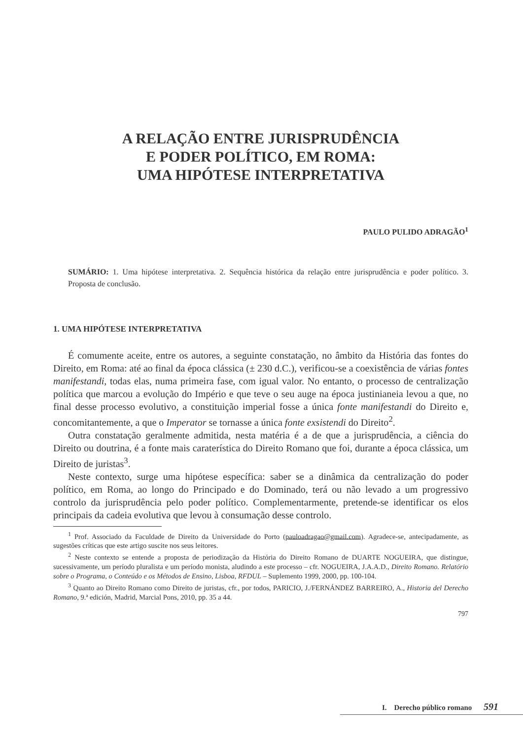A RELAÇÃO ENTRE JURISPRUDÊNCIA
E PODER POLÍTICO, EM ROMA:
UMA HIPÓTESE INTERPRETATIVA
PAULO PULIDO ADRAGÃO<sup>1</sup>
SUMÁRIO: 1. Uma hipótese interpretativa. 2. Sequência histórica da relação entre jurisprudência e poder político. 3. Proposta de conclusão.
1. UMA HIPÓTESE INTERPRETATIVA
É comumente aceite, entre os autores, a seguinte constatação, no âmbito da História das fontes do Direito, em Roma: até ao final da época clássica (± 230 d.C.), verificou-se a coexistência de várias fontes manifestandi, todas elas, numa primeira fase, com igual valor. No entanto, o processo de centralização política que marcou a evolução do Império e que teve o seu auge na época justinianeia levou a que, no final desse processo evolutivo, a constituição imperial fosse a única fonte manifestandi do Direito e, concomitantemente, a que o Imperator se tornasse a única fonte exsistendi do Direito<sup>2</sup>.
Outra constatação geralmente admitida, nesta matéria é a de que a jurisprudência, a ciência do Direito ou doutrina, é a fonte mais caraterística do Direito Romano que foi, durante a época clássica, um Direito de juristas<sup>3</sup>.
Neste contexto, surge uma hipótese específica: saber se a dinâmica da centralização do poder político, em Roma, ao longo do Principado e do Dominado, terá ou não levado a um progressivo controlo da jurisprudência pelo poder político. Complementarmente, pretende-se identificar os elos principais da cadeia evolutiva que levou à consumação desse controlo.
<sup>1</sup> Prof. Associado da Faculdade de Direito da Universidade do Porto (pauloadragao@gmail.com). Agradece-se, antecipadamente, as sugestões críticas que este artigo suscite nos seus leitores.
<sup>2</sup> Neste contexto se entende a proposta de periodização da História do Direito Romano de DUARTE NOGUEIRA, que distingue, sucessivamente, um período pluralista e um período monista, aludindo a este processo – cfr. NOGUEIRA, J.A.A.D., Direito Romano. Relatório sobre o Programa, o Conteúdo e os Métodos de Ensino, Lisboa, RFDUL – Suplemento 1999, 2000, pp. 100-104.
<sup>3</sup> Quanto ao Direito Romano como Direito de juristas, cfr., por todos, PARICIO, J./FERNÁNDEZ BARREIRO, A., Historia del Derecho Romano, 9.ª edición, Madrid, Marcial Pons, 2010, pp. 35 a 44.
797
I. Derecho público romano 591